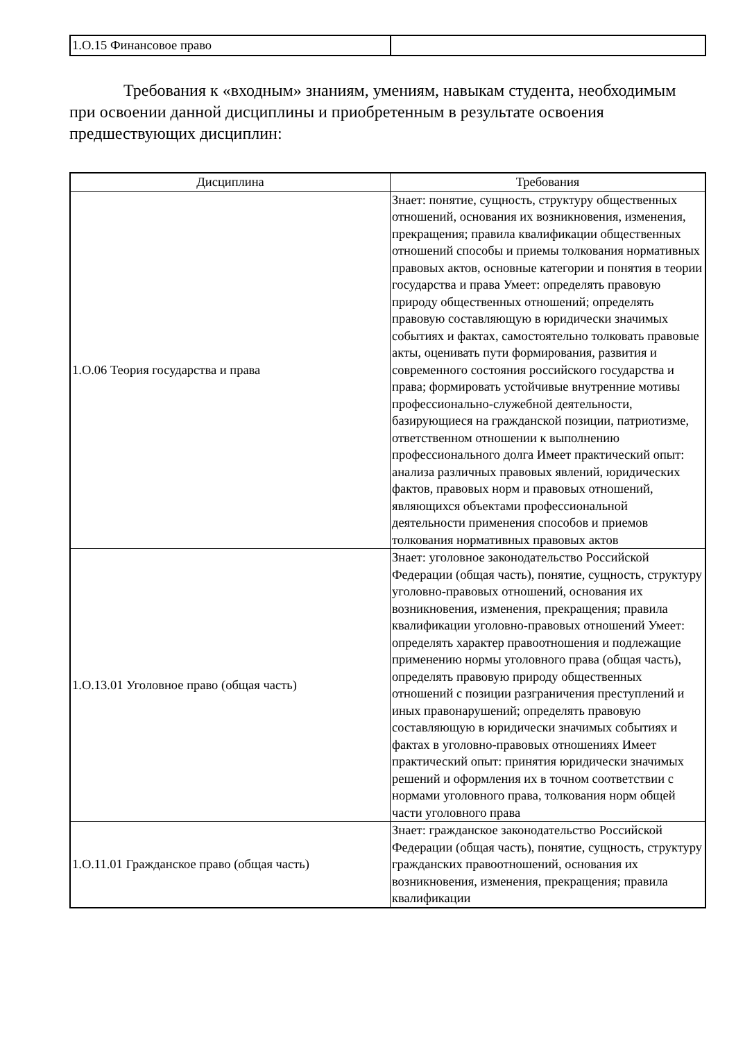| 1.О.15 Финансовое право | |
Требования к «входным» знаниям, умениям, навыкам студента, необходимым при освоении данной дисциплины и приобретенным в результате освоения предшествующих дисциплин:
| Дисциплина | Требования |
| --- | --- |
| 1.О.06 Теория государства и права | Знает: понятие, сущность, структуру общественных отношений, основания их возникновения, изменения, прекращения; правила квалификации общественных отношений способы и приемы толкования нормативных правовых актов, основные категории и понятия в теории государства и права Умеет: определять правовую природу общественных отношений; определять правовую составляющую в юридически значимых событиях и фактах, самостоятельно толковать правовые акты, оценивать пути формирования, развития и современного состояния российского государства и права; формировать устойчивые внутренние мотивы профессионально-служебной деятельности, базирующиеся на гражданской позиции, патриотизме, ответственном отношении к выполнению профессионального долга Имеет практический опыт: анализа различных правовых явлений, юридических фактов, правовых норм и правовых отношений, являющихся объектами профессиональной деятельности применения способов и приемов толкования нормативных правовых актов |
| 1.О.13.01 Уголовное право (общая часть) | Знает: уголовное законодательство Российской Федерации (общая часть), понятие, сущность, структуру уголовно-правовых отношений, основания их возникновения, изменения, прекращения; правила квалификации уголовно-правовых отношений Умеет: определять характер правоотношения и подлежащие применению нормы уголовного права (общая часть), определять правовую природу общественных отношений с позиции разграничения преступлений и иных правонарушений; определять правовую составляющую в юридически значимых событиях и фактах в уголовно-правовых отношениях Имеет практический опыт: принятия юридически значимых решений и оформления их в точном соответствии с нормами уголовного права, толкования норм общей части уголовного права |
| 1.О.11.01 Гражданское право (общая часть) | Знает: гражданское законодательство Российской Федерации (общая часть), понятие, сущность, структуру гражданских правоотношений, основания их возникновения, изменения, прекращения; правила квалификации |